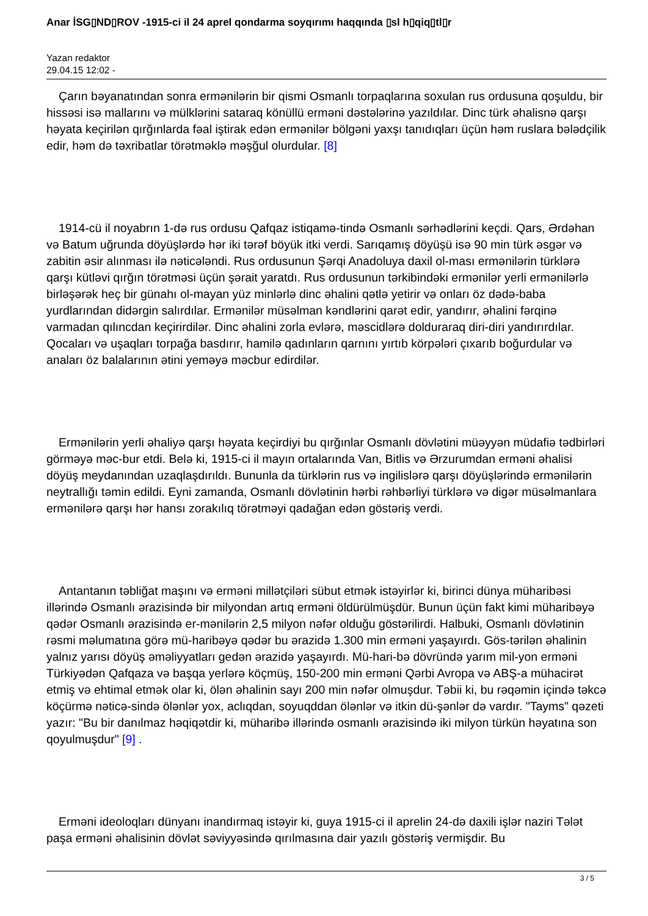Anar İSG▯ND▯ROV -1915-ci il 24 aprel qondarma soyqırımı haqqında ▯sl h▯qiq▯tl▯r
Yazan redaktor
29.04.15 12:02 -
Çarın bəyanatından sonra ermənilərin bir qismi Osmanlı torpaqlarına soxulan rus ordusuna qoşuldu, bir hissəsi isə mallarını və mülklərini sataraq könüllü erməni dəstələrinə yazıldılar. Dinc türk əhalisnə qarşı həyata keçirilən qırğınlarda fəal iştirak edən ermənilər bölgəni yaxşı tanıdıqları üçün həm ruslara bələdçilik edir, həm də təxribatlar törətməklə məşğul olurdular. [8]
1914-cü il noyabrın 1-də rus ordusu Qafqaz istiqamə-tində Osmanlı sərhədlərini keçdi. Qars, Ərdəhan və Batum uğrunda döyüşlərdə hər iki tərəf böyük itki verdi. Sarıqamış döyüşü isə 90 min türk əsgər və zabitin əsir alınması ilə nəticələndi. Rus ordusunun Şərqi Anadoluya daxil ol-ması ermənilərin türklərə qarşı kütləvi qırğın törətməsi üçün şərait yaratdı. Rus ordusunun tərkibindəki ermənilər yerli ermənilərlə birləşərək heç bir günahı ol-mayan yüz minlərlə dinc əhalini qətlə yetirir və onları öz dədə-baba yurdlarından didərgin salırdılar. Ermənilər müsəlman kəndlərini qarət edir, yandırır, əhalini fərqinə varmadan qılıncdan keçirirdilər. Dinc əhalini zorla evlərə, məscidlərə dolduraraq diri-diri yandırırdılar. Qocaları və uşaqları torpağa basdırır, hamilə qadınların qarnını yırtıb körpələri çıxarıb boğurdular və anaları öz balalarının ətini yeməyə məcbur edirdilər.
Ermənilərin yerli əhaliyə qarşı həyata keçirdiyi bu qırğınlar Osmanlı dövlətini müəyyən müdafiə tədbirləri görməyə məc-bur etdi. Belə ki, 1915-ci il mayın ortalarında Van, Bitlis və Ərzurumdan erməni əhalisi döyüş meydanından uzaqlaşdırıldı. Bununla da türklərin rus və ingilislərə qarşı döyüşlərində ermənilərin neytrallığı təmin edildi. Eyni zamanda, Osmanlı dövlətinin hərbi rəhbərliyi türklərə və digər müsəlmanlara ermənilərə qarşı hər hansı zorakılıq törətməyi qadağan edən göstəriş verdi.
Antantanın təbliğat maşını və erməni millətçiləri sübut etmək istəyirlər ki, birinci dünya müharibəsi illərində Osmanlı ərazisində bir milyondan artıq erməni öldürülmüşdür. Bunun üçün fakt kimi müharibəyə qədər Osmanlı ərazisində er-mənilərin 2,5 milyon nəfər olduğu göstərilirdi. Halbuki, Osmanlı dövlətinin rəsmi məlumatına görə mü-haribəyə qədər bu ərazidə 1.300 min erməni yaşayırdı. Gös-tərilən əhalinin yalnız yarısı döyüş əməliyyatları gedən ərazidə yaşayırdı. Mü-hari-bə dövründə yarım mil-yon erməni Türkiyədən Qafqaza və başqa yerlərə köçmüş, 150-200 min erməni Qərbi Avropa və ABŞ-a mühacirət etmiş və ehtimal etmək olar ki, ölən əhalinin sayı 200 min nəfər olmuşdur. Təbii ki, bu rəqəmin içində təkcə köçürmə nəticə-sində ölənlər yox, aclıqdan, soyuqddan ölənlər və itkin dü-şənlər də vardır. "Tayms" qəzeti yazır: "Bu bir danılmaz həqiqətdir ki, müharibə illərində osmanlı ərazisində iki milyon türkün həyatına son qoyulmuşdur" [9] .
Erməni ideoloqları dünyanı inandırmaq istəyir ki, guya 1915-ci il aprelin 24-də daxili işlər naziri Tələt paşa erməni əhalisinin dövlət səviyyəsində qırılmasına dair yazılı göstəriş vermişdir. Bu
3 / 5